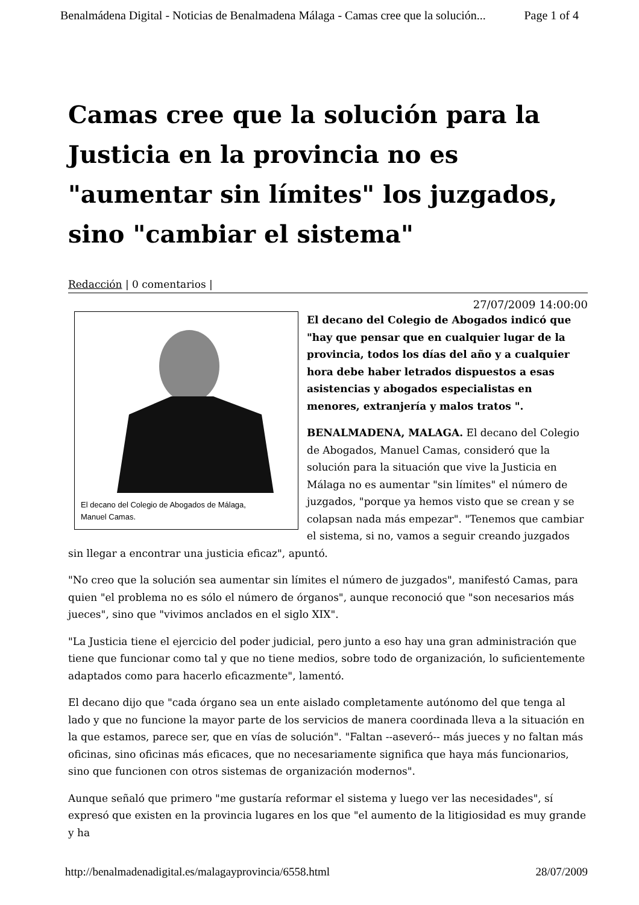Benalmádena Digital - Noticias de Benalmadena Málaga - Camas cree que la solución... Page 1 of 4
Camas cree que la solución para la Justicia en la provincia no es "aumentar sin límites" los juzgados, sino "cambiar el sistema"
Redacción | 0 comentarios |
27/07/2009 14:00:00
El decano del Colegio de Abogados de Málaga,
Manuel Camas.
El decano del Colegio de Abogados indicó que "hay que pensar que en cualquier lugar de la provincia, todos los días del año y a cualquier hora debe haber letrados dispuestos a esas asistencias y abogados especialistas en menores, extranjería y malos tratos ".
BENALMADENA, MALAGA. El decano del Colegio de Abogados, Manuel Camas, consideró que la solución para la situación que vive la Justicia en Málaga no es aumentar "sin límites" el número de juzgados, "porque ya hemos visto que se crean y se colapsan nada más empezar". "Tenemos que cambiar el sistema, si no, vamos a seguir creando juzgados sin llegar a encontrar una justicia eficaz", apuntó.
"No creo que la solución sea aumentar sin límites el número de juzgados", manifestó Camas, para quien "el problema no es sólo el número de órganos", aunque reconoció que "son necesarios más jueces", sino que "vivimos anclados en el siglo XIX".
"La Justicia tiene el ejercicio del poder judicial, pero junto a eso hay una gran administración que tiene que funcionar como tal y que no tiene medios, sobre todo de organización, lo suficientemente adaptados como para hacerlo eficazmente", lamentó.
El decano dijo que "cada órgano sea un ente aislado completamente autónomo del que tenga al lado y que no funcione la mayor parte de los servicios de manera coordinada lleva a la situación en la que estamos, parece ser, que en vías de solución". "Faltan --aseveró-- más jueces y no faltan más oficinas, sino oficinas más eficaces, que no necesariamente significa que haya más funcionarios, sino que funcionen con otros sistemas de organización modernos".
Aunque señaló que primero "me gustaría reformar el sistema y luego ver las necesidades", sí expresó que existen en la provincia lugares en los que "el aumento de la litigiosidad es muy grande y ha
http://benalmadenadigital.es/malagayprovincia/6558.html 28/07/2009